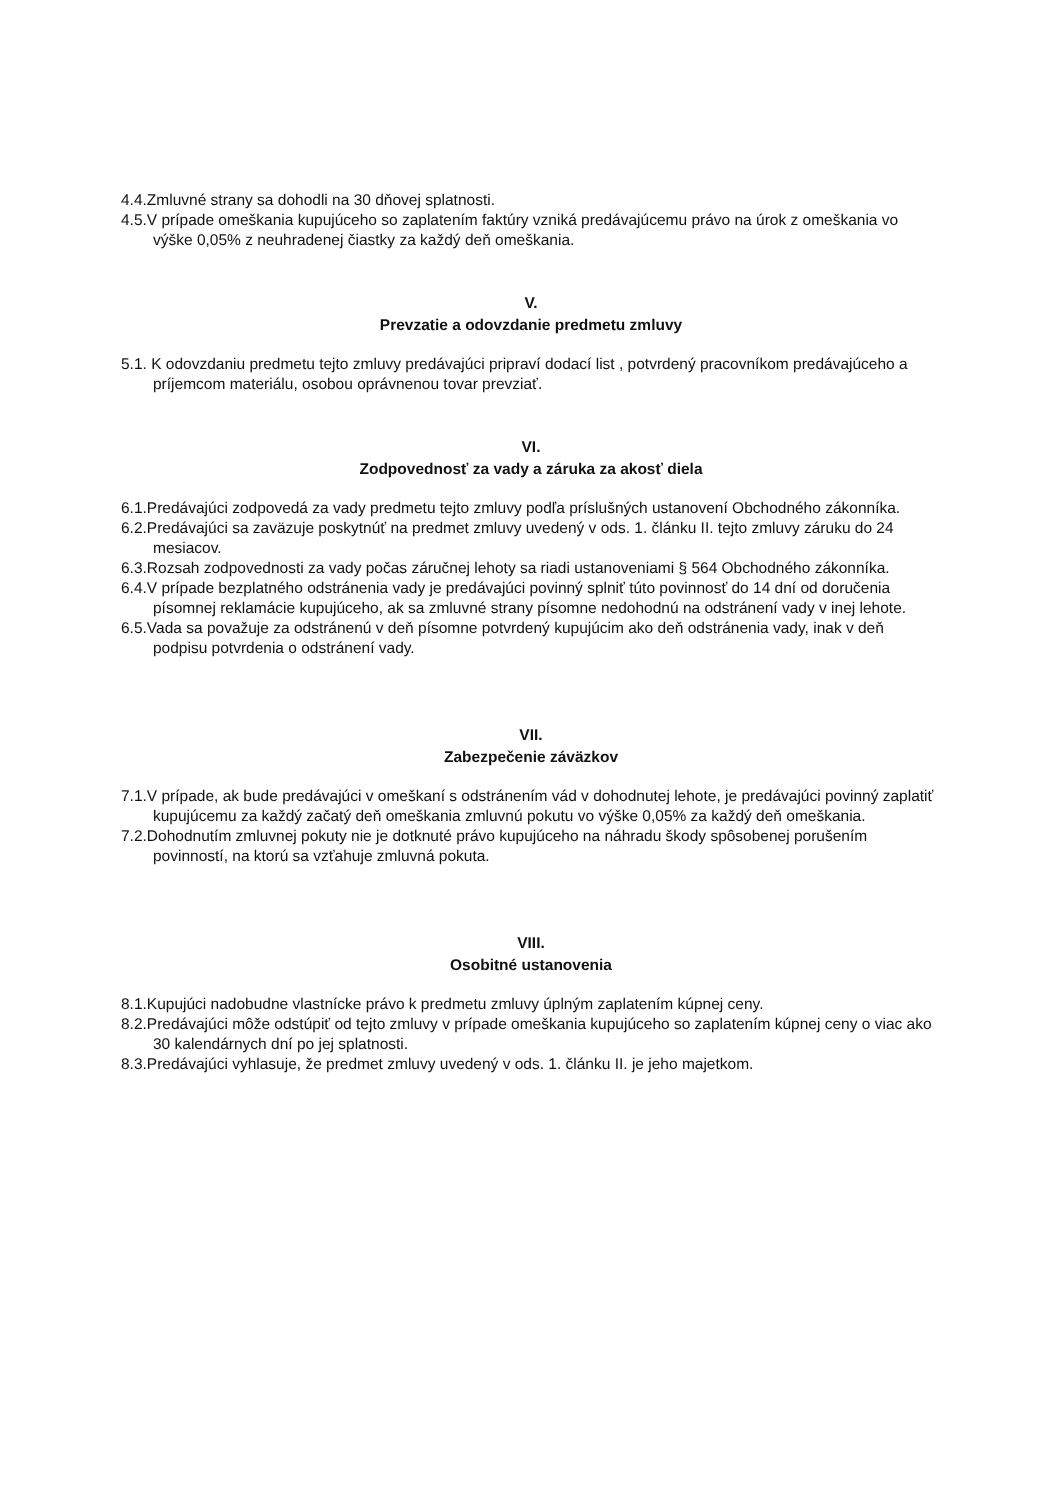4.4.Zmluvné strany sa dohodli na 30 dňovej splatnosti.
4.5.V prípade omeškania kupujúceho so zaplatením faktúry vzniká predávajúcemu právo na úrok z omeškania vo výške 0,05% z neuhradenej čiastky za každý deň omeškania.
V.
Prevzatie a odovzdanie predmetu zmluvy
5.1. K odovzdaniu predmetu tejto zmluvy predávajúci pripraví dodací list , potvrdený pracovníkom predávajúceho a príjemcom materiálu, osobou oprávnenou tovar prevziať.
VI.
Zodpovednosť za vady a záruka za akosť diela
6.1.Predávajúci zodpovedá za vady predmetu tejto zmluvy podľa príslušných ustanovení Obchodného zákonníka.
6.2.Predávajúci sa zaväzuje poskytnúť na predmet zmluvy uvedený v ods. 1. článku II. tejto zmluvy záruku do 24 mesiacov.
6.3.Rozsah zodpovednosti za vady počas záručnej lehoty sa riadi ustanoveniami § 564 Obchodného zákonníka.
6.4.V prípade bezplatného odstránenia vady je predávajúci povinný splniť túto povinnosť do 14 dní od doručenia písomnej reklamácie kupujúceho, ak sa zmluvné strany písomne nedohodnú na odstránení vady v inej lehote.
6.5.Vada sa považuje za odstránenú v deň písomne potvrdený kupujúcim ako deň odstránenia vady, inak v deň podpisu potvrdenia o odstránení vady.
VII.
Zabezpečenie záväzkov
7.1.V prípade, ak bude predávajúci v omeškaní s odstránením vád v dohodnutej lehote, je predávajúci povinný zaplatiť kupujúcemu za každý začatý deň omeškania zmluvnú pokutu vo výške 0,05% za každý deň omeškania.
7.2.Dohodnutím zmluvnej pokuty nie je dotknuté právo kupujúceho na náhradu škody spôsobenej porušením povinností, na ktorú sa vzťahuje zmluvná pokuta.
VIII.
Osobitné ustanovenia
8.1.Kupujúci nadobudne vlastnícke právo k predmetu zmluvy úplným zaplatením kúpnej ceny.
8.2.Predávajúci môže odstúpiť od tejto zmluvy v prípade omeškania kupujúceho so zaplatením kúpnej ceny o viac ako 30 kalendárnych dní po jej splatnosti.
8.3.Predávajúci vyhlasuje, že predmet zmluvy uvedený v ods. 1. článku II. je jeho majetkom.